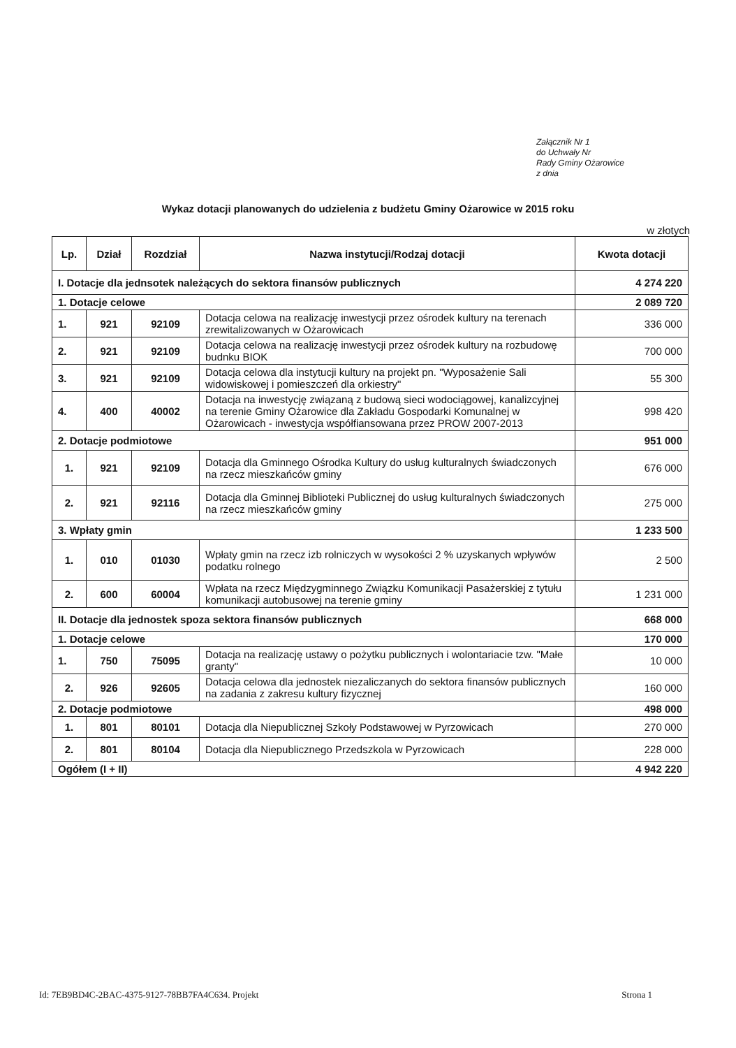Załącznik Nr 1
do Uchwały Nr
Rady Gminy Ożarowice
z dnia
Wykaz dotacji planowanych do udzielenia z budżetu Gminy Ożarowice w 2015 roku
w złotych
| Lp. | Dział | Rozdział | Nazwa instytucji/Rodzaj dotacji | Kwota dotacji |
| --- | --- | --- | --- | --- |
| I. Dotacje dla jednsotek należących do sektora finansów publicznych | | | | 4 274 220 |
| 1. Dotacje celowe | | | | 2 089 720 |
| 1. | 921 | 92109 | Dotacja celowa na realizację inwestycji przez ośrodek kultury na terenach zrewitalizowanych w Ożarowicach | 336 000 |
| 2. | 921 | 92109 | Dotacja celowa na realizację inwestycji przez ośrodek kultury na rozbudowę budnku BIOK | 700 000 |
| 3. | 921 | 92109 | Dotacja celowa dla instytucji kultury na projekt pn. "Wyposażenie Sali widowiskowej i pomieszczeń dla orkiestry" | 55 300 |
| 4. | 400 | 40002 | Dotacja na inwestycję związaną z budową sieci wodociągowej, kanalizcyjnej na terenie Gminy Ożarowice dla Zakładu Gospodarki Komunalnej w Ożarowicach - inwestycja współfiansowana przez PROW 2007-2013 | 998 420 |
| 2. Dotacje podmiotowe | | | | 951 000 |
| 1. | 921 | 92109 | Dotacja dla Gminnego Ośrodka Kultury do usług kulturalnych świadczonych na rzecz mieszkańców gminy | 676 000 |
| 2. | 921 | 92116 | Dotacja dla Gminnej Biblioteki Publicznej do usług kulturalnych świadczonych na rzecz mieszkańców gminy | 275 000 |
| 3. Wpłaty gmin | | | | 1 233 500 |
| 1. | 010 | 01030 | Wpłaty gmin na rzecz izb rolniczych w wysokości 2 % uzyskanych wpływów podatku rolnego | 2 500 |
| 2. | 600 | 60004 | Wpłata na rzecz Międzygminnego Związku Komunikacji Pasażerskiej z tytułu komunikacji autobusowej na terenie gminy | 1 231 000 |
| II. Dotacje dla jednostek spoza sektora finansów publicznych | | | | 668 000 |
| 1. Dotacje celowe | | | | 170 000 |
| 1. | 750 | 75095 | Dotacja na realizację ustawy o pożytku publicznych i wolontariacie tzw. "Małe granty" | 10 000 |
| 2. | 926 | 92605 | Dotacja celowa dla jednostek niezaliczanych do sektora finansów publicznych na zadania z zakresu kultury fizycznej | 160 000 |
| 2. Dotacje podmiotowe | | | | 498 000 |
| 1. | 801 | 80101 | Dotacja dla Niepublicznej Szkoły Podstawowej w Pyrzowicach | 270 000 |
| 2. | 801 | 80104 | Dotacja dla Niepublicznego Przedszkola w Pyrzowicach | 228 000 |
| Ogółem (I + II) | | | | 4 942 220 |
Id: 7EB9BD4C-2BAC-4375-9127-78BB7FA4C634. Projekt Strona 1